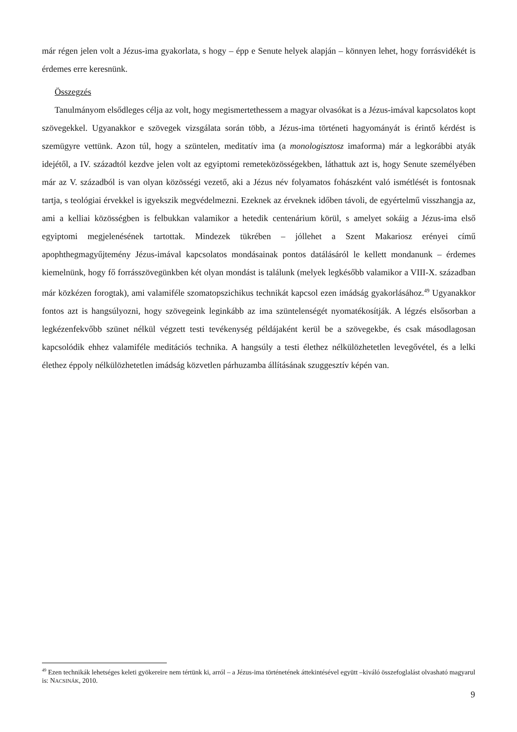már régen jelen volt a Jézus-ima gyakorlata, s hogy – épp e Senute helyek alapján – könnyen lehet, hogy forrásvidékét is érdemes erre keresnünk.
Összegzés
Tanulmányom elsődleges célja az volt, hogy megismertethessem a magyar olvasókat is a Jézus-imával kapcsolatos kopt szövegekkel. Ugyanakkor e szövegek vizsgálata során több, a Jézus-ima történeti hagyományát is érintő kérdést is szemügyre vettünk. Azon túl, hogy a szüntelen, meditatív ima (a monologisztosz imaforma) már a legkorábbi atyák idejétől, a IV. századtól kezdve jelen volt az egyiptomi remeteközösségekben, láthattuk azt is, hogy Senute személyében már az V. századból is van olyan közösségi vezető, aki a Jézus név folyamatos fohászként való ismétlését is fontosnak tartja, s teológiai érvekkel is igyekszik megvédelmezni. Ezeknek az érveknek időben távoli, de egyértelmű visszhangja az, ami a kelliai közösségben is felbukkan valamikor a hetedik centenárium körül, s amelyet sokáig a Jézus-ima első egyiptomi megjelenésének tartottak. Mindezek tükrében – jóllehet a Szent Makariosz erényei című apophthegmagyűjtemény Jézus-imával kapcsolatos mondásainak pontos datálásáról le kellett mondanunk – érdemes kiemelnünk, hogy fő forrásszövegünkben két olyan mondást is találunk (melyek legkésőbb valamikor a VIII-X. században már közkézen forogtak), ami valamiféle szomatopszichikus technikát kapcsol ezen imádság gyakorlásához.<sup>49</sup> Ugyanakkor fontos azt is hangsúlyozni, hogy szövegeink leginkább az ima szüntelenségét nyomatékosítják. A légzés elsősorban a legkézenfekvőbb szünet nélkül végzett testi tevékenység példájaként kerül be a szövegekbe, és csak másodlagosan kapcsolódik ehhez valamiféle meditációs technika. A hangsúly a testi élethez nélkülözhetetlen levegővétel, és a lelki élethez éppoly nélkülözhetetlen imádság közvetlen párhuzamba állításának szuggesztív képén van.
<sup>49</sup> Ezen technikák lehetséges keleti gyökereire nem tértünk ki, arról – a Jézus-ima történetének áttekintésével együtt –kiváló összefoglalást olvasható magyarul is: NACSINÁK, 2010.
9